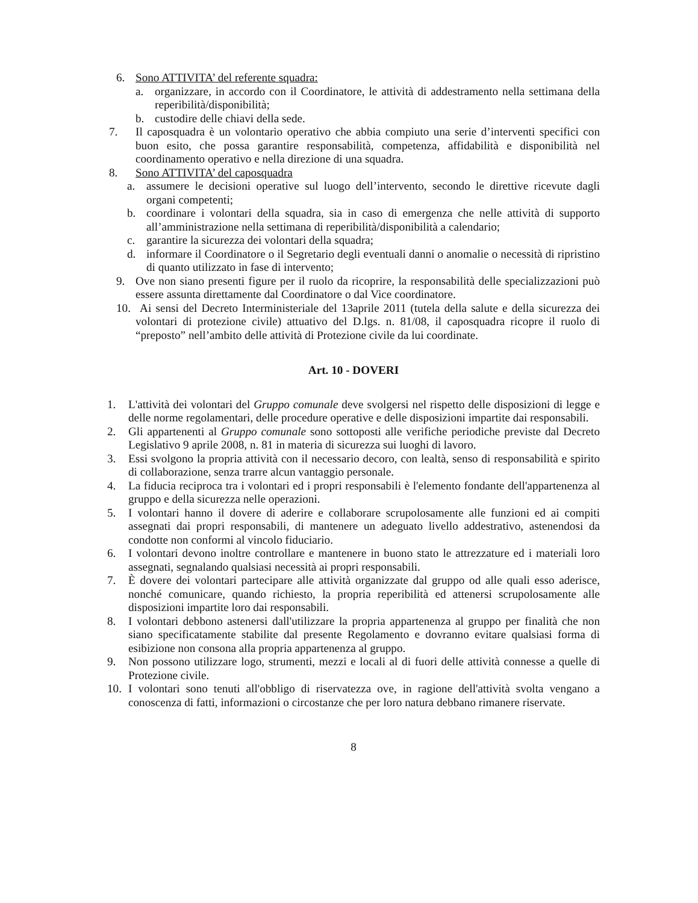6. Sono ATTIVITA’ del referente squadra:
a. organizzare, in accordo con il Coordinatore, le attività di addestramento nella settimana della reperibilità/disponibilità;
b. custodire delle chiavi della sede.
7. Il caposquadra è un volontario operativo che abbia compiuto una serie d’interventi specifici con buon esito, che possa garantire responsabilità, competenza, affidabilità e disponibilità nel coordinamento operativo e nella direzione di una squadra.
8. Sono ATTIVITA’ del caposquadra
a. assumere le decisioni operative sul luogo dell’intervento, secondo le direttive ricevute dagli organi competenti;
b. coordinare i volontari della squadra, sia in caso di emergenza che nelle attività di supporto all’amministrazione nella settimana di reperibilità/disponibilità a calendario;
c. garantire la sicurezza dei volontari della squadra;
d. informare il Coordinatore o il Segretario degli eventuali danni o anomalie o necessità di ripristino di quanto utilizzato in fase di intervento;
9. Ove non siano presenti figure per il ruolo da ricoprire, la responsabilità delle specializzazioni può essere assunta direttamente dal Coordinatore o dal Vice coordinatore.
10. Ai sensi del Decreto Interministeriale del 13aprile 2011 (tutela della salute e della sicurezza dei volontari di protezione civile) attuativo del D.lgs. n. 81/08, il caposquadra ricopre il ruolo di “preposto” nell’ambito delle attività di Protezione civile da lui coordinate.
Art. 10 - DOVERI
1. L'attività dei volontari del Gruppo comunale deve svolgersi nel rispetto delle disposizioni di legge e delle norme regolamentari, delle procedure operative e delle disposizioni impartite dai responsabili.
2. Gli appartenenti al Gruppo comunale sono sottoposti alle verifiche periodiche previste dal Decreto Legislativo 9 aprile 2008, n. 81 in materia di sicurezza sui luoghi di lavoro.
3. Essi svolgono la propria attività con il necessario decoro, con lealtà, senso di responsabilità e spirito di collaborazione, senza trarre alcun vantaggio personale.
4. La fiducia reciproca tra i volontari ed i propri responsabili è l'elemento fondante dell'appartenenza al gruppo e della sicurezza nelle operazioni.
5. I volontari hanno il dovere di aderire e collaborare scrupolosamente alle funzioni ed ai compiti assegnati dai propri responsabili, di mantenere un adeguato livello addestrativo, astenendosi da condotte non conformi al vincolo fiduciario.
6. I volontari devono inoltre controllare e mantenere in buono stato le attrezzature ed i materiali loro assegnati, segnalando qualsiasi necessità ai propri responsabili.
7. È dovere dei volontari partecipare alle attività organizzate dal gruppo od alle quali esso aderisce, nonché comunicare, quando richiesto, la propria reperibilità ed attenersi scrupolosamente alle disposizioni impartite loro dai responsabili.
8. I volontari debbono astenersi dall'utilizzare la propria appartenenza al gruppo per finalità che non siano specificatamente stabilite dal presente Regolamento e dovranno evitare qualsiasi forma di esibizione non consona alla propria appartenenza al gruppo.
9. Non possono utilizzare logo, strumenti, mezzi e locali al di fuori delle attività connesse a quelle di Protezione civile.
10. I volontari sono tenuti all'obbligo di riservatezza ove, in ragione dell'attività svolta vengano a conoscenza di fatti, informazioni o circostanze che per loro natura debbano rimanere riservate.
8